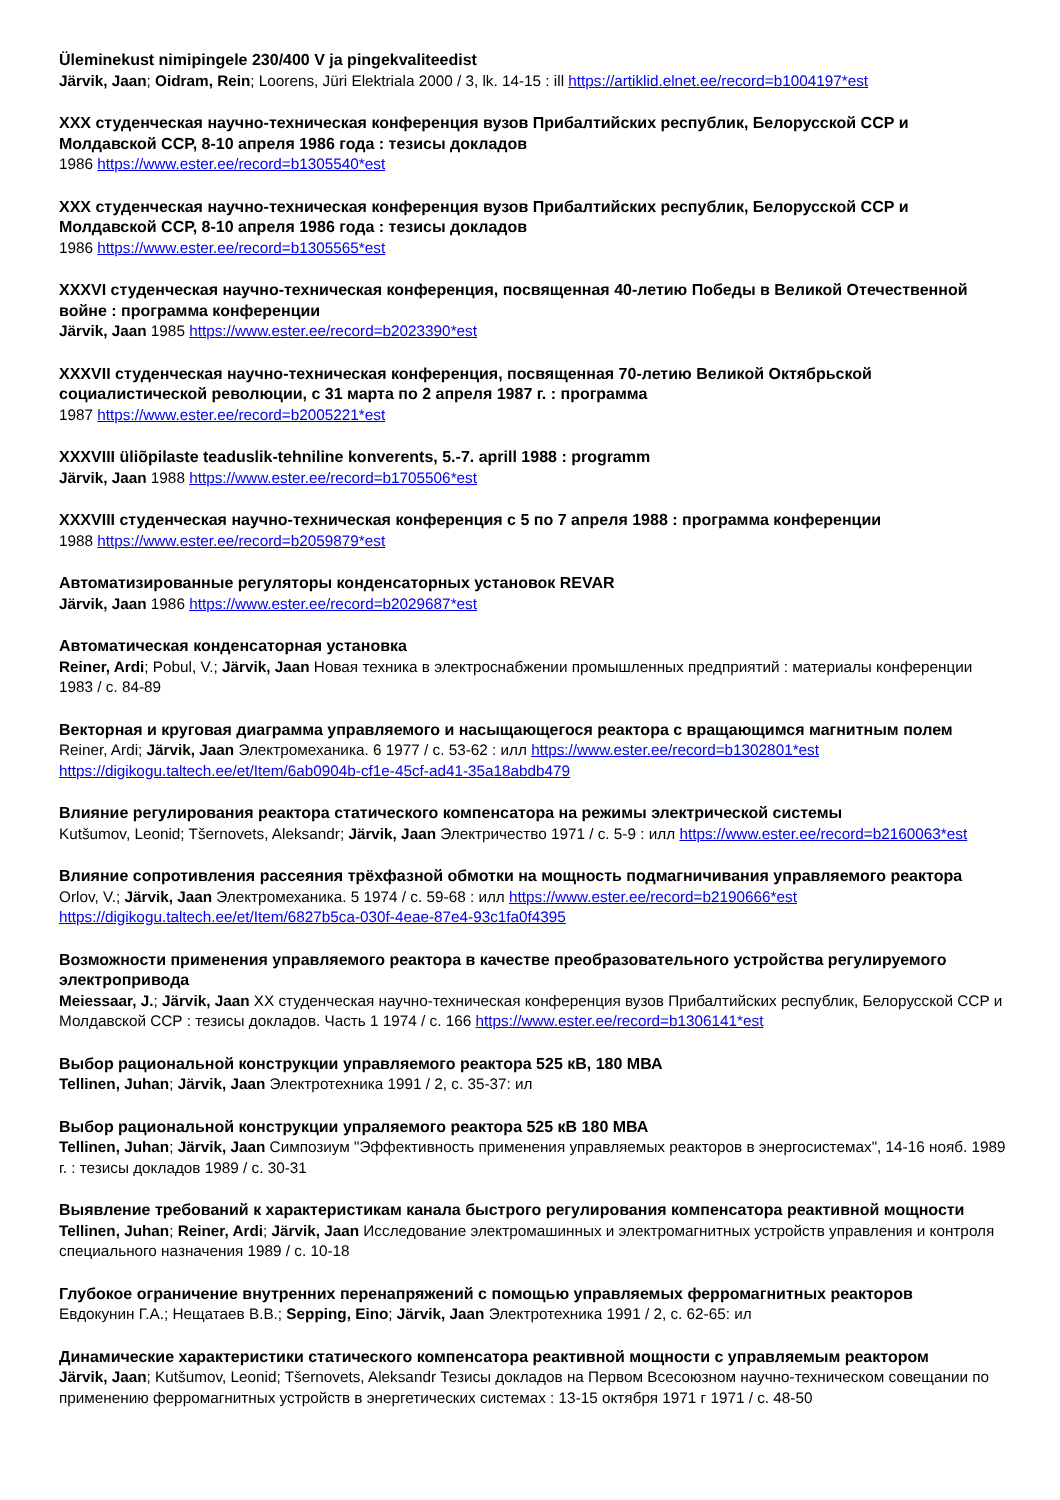Üleminekust nimipingele 230/400 V ja pingekvaliteedist
Järvik, Jaan; Oidram, Rein; Loorens, Jüri Elektriala 2000 / 3, lk. 14-15 : ill https://artiklid.elnet.ee/record=b1004197*est
XXX студенческая научно-техническая конференция вузов Прибалтийских республик, Белорусской ССР и Молдавской ССР, 8-10 апреля 1986 года : тезисы докладов
1986 https://www.ester.ee/record=b1305540*est
XXX студенческая научно-техническая конференция вузов Прибалтийских республик, Белорусской ССР и Молдавской ССР, 8-10 апреля 1986 года : тезисы докладов
1986 https://www.ester.ee/record=b1305565*est
XXXVI студенческая научно-техническая конференция, посвященная 40-летию Победы в Великой Отечественной войне : программа конференции
Järvik, Jaan 1985 https://www.ester.ee/record=b2023390*est
XXXVII студенческая научно-техническая конференция, посвященная 70-летию Великой Октябрьской социалистической революции, с 31 марта по 2 апреля 1987 г. : программа
1987 https://www.ester.ee/record=b2005221*est
XXXVIII üliõpilaste teaduslik-tehniline konverents, 5.-7. aprill 1988 : programm
Järvik, Jaan 1988 https://www.ester.ee/record=b1705506*est
XXXVIII студенческая научно-техническая конференция с 5 по 7 апреля 1988 : программа конференции
1988 https://www.ester.ee/record=b2059879*est
Автоматизированные регуляторы конденсаторных установок REVAR
Järvik, Jaan 1986 https://www.ester.ee/record=b2029687*est
Автоматическая конденсаторная установка
Reiner, Ardi; Pobul, V.; Järvik, Jaan Новая техника в электроснабжении промышленных предприятий : материалы конференции 1983 / с. 84-89
Векторная и круговая диаграмма управляемого и насыщающегося реактора с вращающимся магнитным полем
Reiner, Ardi; Järvik, Jaan Электромеханика. 6 1977 / с. 53-62 : илл https://www.ester.ee/record=b1302801*est
https://digikogu.taltech.ee/et/Item/6ab0904b-cf1e-45cf-ad41-35a18abdb479
Влияние регулирования реактора статического компенсатора на режимы электрической системы
Kutšumov, Leonid; Tšernovets, Aleksandr; Järvik, Jaan Электричество 1971 / с. 5-9 : илл https://www.ester.ee/record=b2160063*est
Влияние сопротивления рассеяния трёхфазной обмотки на мощность подмагничивания управляемого реактора
Orlov, V.; Järvik, Jaan Электромеханика. 5 1974 / с. 59-68 : илл https://www.ester.ee/record=b2190666*est
https://digikogu.taltech.ee/et/Item/6827b5ca-030f-4eae-87e4-93c1fa0f4395
Возможности применения управляемого реактора в качестве преобразовательного устройства регулируемого электропривода
Meiessaar, J.; Järvik, Jaan XX студенческая научно-техническая конференция вузов Прибалтийских республик, Белорусской ССР и Молдавской ССР : тезисы докладов. Часть 1 1974 / с. 166 https://www.ester.ee/record=b1306141*est
Выбор рациональной конструкции управляемого реактора 525 кВ, 180 МВА
Tellinen, Juhan; Järvik, Jaan Электротехника 1991 / 2, с. 35-37: ил
Выбор рациональной конструкции упраляемого реактора 525 кВ 180 МВА
Tellinen, Juhan; Järvik, Jaan Симпозиум "Эффективность применения управляемых реакторов в энергосистемах", 14-16 нояб. 1989 г. : тезисы докладов 1989 / с. 30-31
Выявление требований к характеристикам канала быстрого регулирования компенсатора реактивной мощности
Tellinen, Juhan; Reiner, Ardi; Järvik, Jaan Исследование электромашинных и электромагнитных устройств управления и контроля специального назначения 1989 / с. 10-18
Глубокое ограничение внутренних перенапряжений с помощью управляемых ферромагнитных реакторов
Евдокунин Г.А.; Нещатаев В.В.; Sepping, Eino; Järvik, Jaan Электротехника 1991 / 2, с. 62-65: ил
Динамические характеристики статического компенсатора реактивной мощности с управляемым реактором
Järvik, Jaan; Kutšumov, Leonid; Tšernovets, Aleksandr Тезисы докладов на Первом Всесоюзном научно-техническом совещании по применению ферромагнитных устройств в энергетических системах : 13-15 октября 1971 г 1971 / с. 48-50